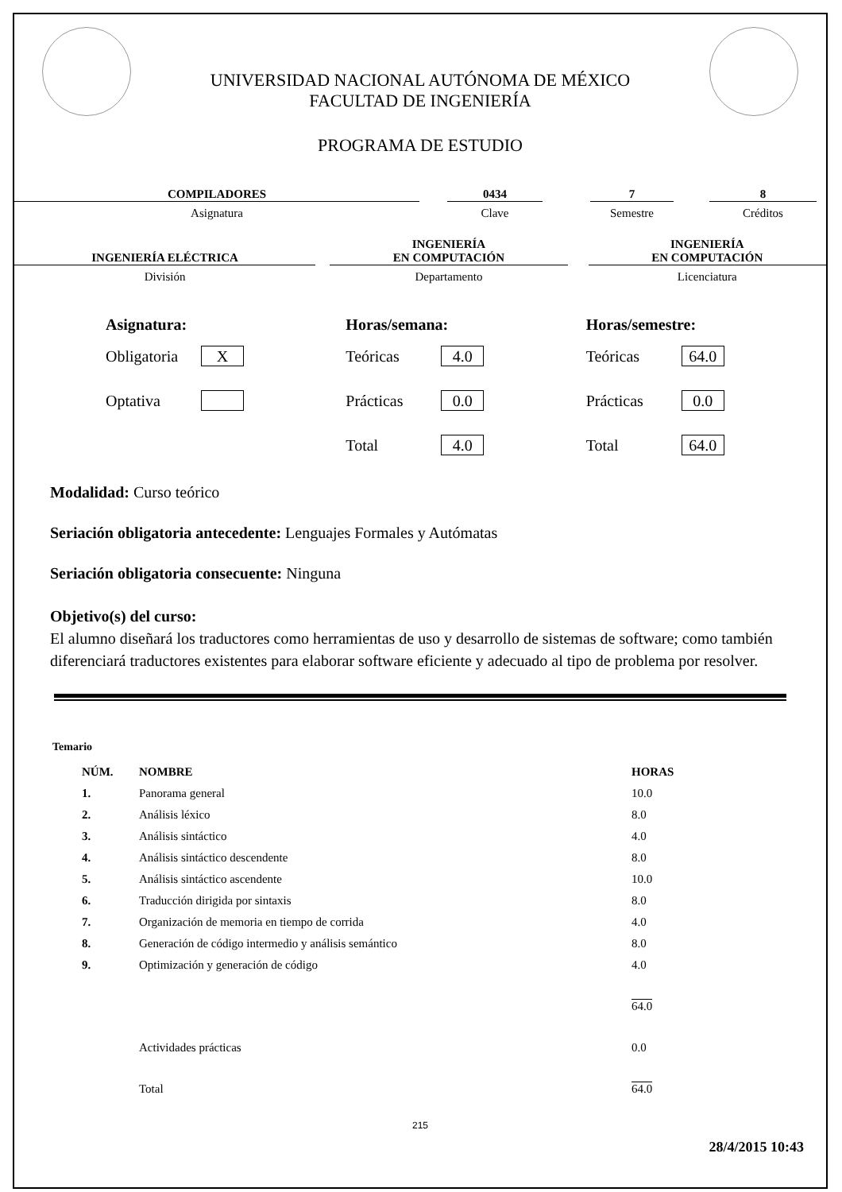UNIVERSIDAD NACIONAL AUTÓNOMA DE MÉXICO
FACULTAD DE INGENIERÍA
PROGRAMA DE ESTUDIO
COMPILADORES
Asignatura
0434
Clave
7
Semestre
8
Créditos
INGENIERÍA ELÉCTRICA
División
INGENIERÍA
EN COMPUTACIÓN
Departamento
INGENIERÍA
EN COMPUTACIÓN
Licenciatura
Asignatura:
Obligatoria X
Optativa
Horas/semana:
Teóricas 4.0
Prácticas 0.0
Total 4.0
Horas/semestre:
Teóricas 64.0
Prácticas 0.0
Total 64.0
Modalidad: Curso teórico
Seriación obligatoria antecedente: Lenguajes Formales y Autómatas
Seriación obligatoria consecuente: Ninguna
Objetivo(s) del curso:
El alumno diseñará los traductores como herramientas de uso y desarrollo de sistemas de software; como también diferenciará traductores existentes para elaborar software eficiente y adecuado al tipo de problema por resolver.
Temario
| NÚM. | NOMBRE | HORAS |
| --- | --- | --- |
| 1. | Panorama general | 10.0 |
| 2. | Análisis léxico | 8.0 |
| 3. | Análisis sintáctico | 4.0 |
| 4. | Análisis sintáctico descendente | 8.0 |
| 5. | Análisis sintáctico ascendente | 10.0 |
| 6. | Traducción dirigida por sintaxis | 8.0 |
| 7. | Organización de memoria en tiempo de corrida | 4.0 |
| 8. | Generación de código intermedio y análisis semántico | 8.0 |
| 9. | Optimización y generación de código | 4.0 |
| | | 64.0 |
| | Actividades prácticas | 0.0 |
| | Total | 64.0 |
215
28/4/2015 10:43